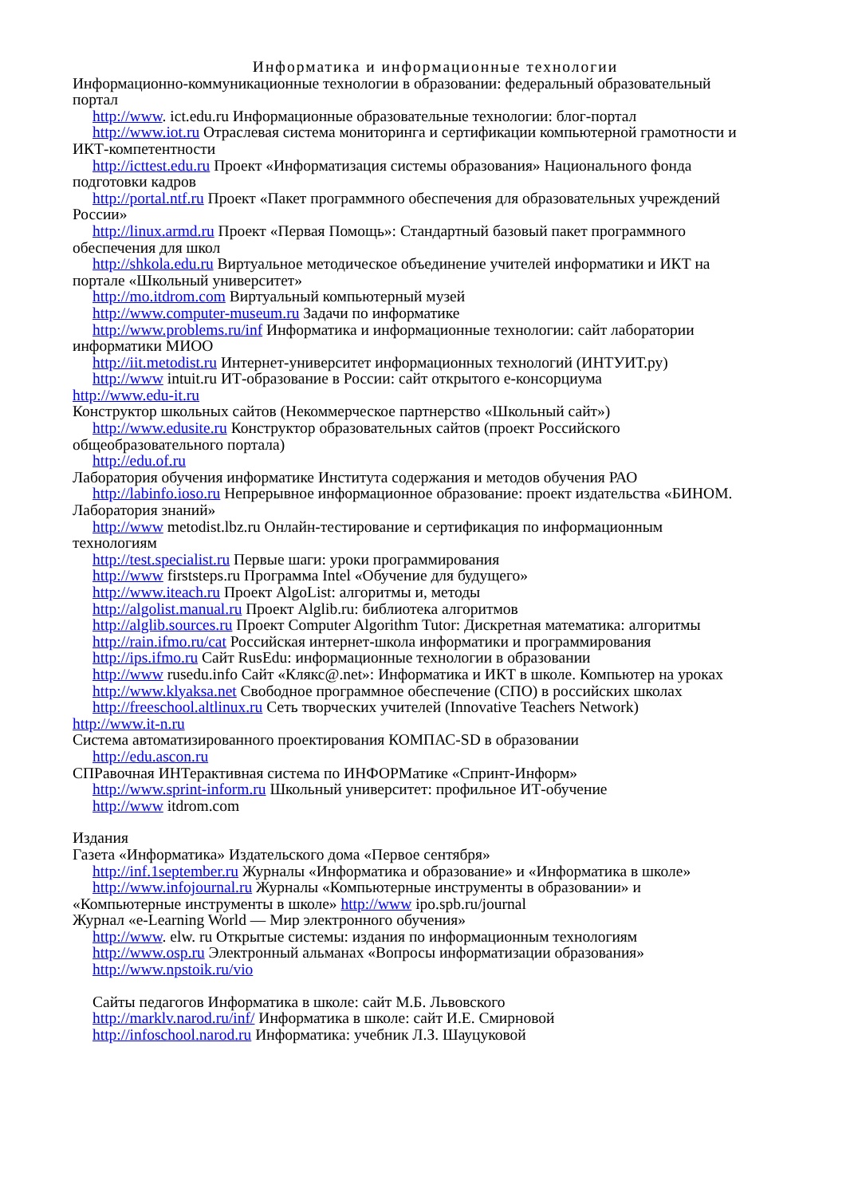Информатика и информационные технологии
Информационно-коммуникационные технологии в образовании: федеральный образовательный портал
http://www. ict.edu.ru Информационные образовательные технологии: блог-портал
http://www.iot.ru Отраслевая система мониторинга и сертификации компьютерной грамотности и ИКТ-компетентности
http://icttest.edu.ru Проект «Информатизация системы образования» Национального фонда подготовки кадров
http://portal.ntf.ru Проект «Пакет программного обеспечения для образовательных учреждений России»
http://linux.armd.ru Проект «Первая Помощь»: Стандартный базовый пакет программного обеспечения для школ
http://shkola.edu.ru Виртуальное методическое объединение учителей информатики и ИКТ на портале «Школьный университет»
http://mo.itdrom.com Виртуальный компьютерный музей
http://www.computer-museum.ru Задачи по информатике
http://www.problems.ru/inf Информатика и информационные технологии: сайт лаборатории информатики МИОО
http://iit.metodist.ru Интернет-университет информационных технологий (ИНТУИТ.ру)
http://www intuit.ru ИТ-образование в России: сайт открытого е-консорциума
http://www.edu-it.ru
Конструктор школьных сайтов (Некоммерческое партнерство «Школьный сайт»)
http://www.edusite.ru Конструктор образовательных сайтов (проект Российского общеобразовательного портала)
http://edu.of.ru
Лаборатория обучения информатике Института содержания и методов обучения РАО
http://labinfo.ioso.ru Непрерывное информационное образование: проект издательства «БИНОМ. Лаборатория знаний»
http://www metodist.lbz.ru Онлайн-тестирование и сертификация по информационным технологиям
http://test.specialist.ru Первые шаги: уроки программирования
http://www firststeps.ru Программа Intel «Обучение для будущего»
http://www.iteach.ru Проект AlgoList: алгоритмы и, методы
http://algolist.manual.ru Проект Alglib.ru: библиотека алгоритмов
http://alglib.sources.ru Проект Computer Algorithm Tutor: Дискретная математика: алгоритмы
http://rain.ifmo.ru/cat Российская интернет-школа информатики и программирования
http://ips.ifmo.ru Сайт RusEdu: информационные технологии в образовании
http://www rusedu.info Сайт «Клякс@.net»: Информатика и ИКТ в школе. Компьютер на уроках
http://www.klyaksa.net Свободное программное обеспечение (СПО) в российских школах
http://freeschool.altlinux.ru Сеть творческих учителей (Innovative Teachers Network)
http://www.it-n.ru
Система автоматизированного проектирования КОМПАС-SD в образовании
http://edu.ascon.ru
СПРавочная ИНТерактивная система по ИНФОРМатике «Спринт-Информ»
http://www.sprint-inform.ru Школьный университет: профильное ИТ-обучение
http://www itdrom.com
Издания
Газета «Информатика» Издательского дома «Первое сентября»
http://inf.1september.ru Журналы «Информатика и образование» и «Информатика в школе»
http://www.infojournal.ru Журналы «Компьютерные инструменты в образовании» и «Компьютерные инструменты в школе» http://www ipo.spb.ru/journal
Журнал «e-Learning World — Мир электронного обучения»
http://www. elw. ru Открытые системы: издания по информационным технологиям
http://www.osp.ru Электронный альманах «Вопросы информатизации образования»
http://www.npstoik.ru/vio
Сайты педагогов Информатика в школе: сайт М.Б. Львовского
http://marklv.narod.ru/inf/ Информатика в школе: сайт И.Е. Смирновой
http://infoschool.narod.ru Информатика: учебник Л.З. Шауцуковой